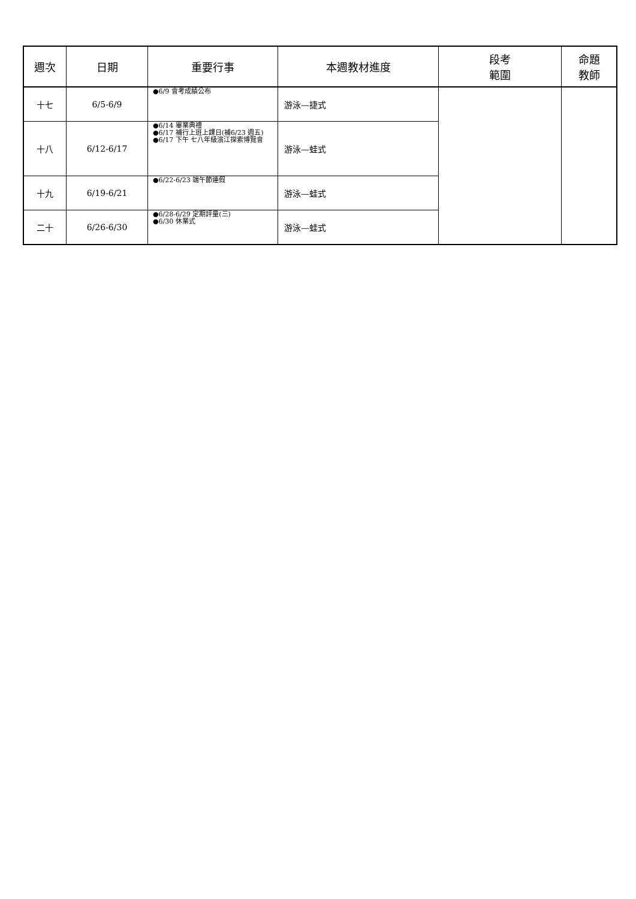| 週次 | 日期 | 重要行事 | 本週教材進度 | 段考 範圍 | 命題 教師 |
| --- | --- | --- | --- | --- | --- |
| 十七 | 6/5-6/9 | ●6/9 會考成績公布 | 游泳—捷式 | | |
| 十八 | 6/12-6/17 | ●6/14 畢業典禮 ●6/17 補行上班上課日(補6/23 週五) ●6/17 下午 七八年級濱江探索博覽會 | 游泳—蛙式 | | |
| 十九 | 6/19-6/21 | ●6/22-6/23 端午節連假 | 游泳—蛙式 | | |
| 二十 | 6/26-6/30 | ●6/28-6/29 定期評量(三) ●6/30 休業式 | 游泳—蛙式 | | |